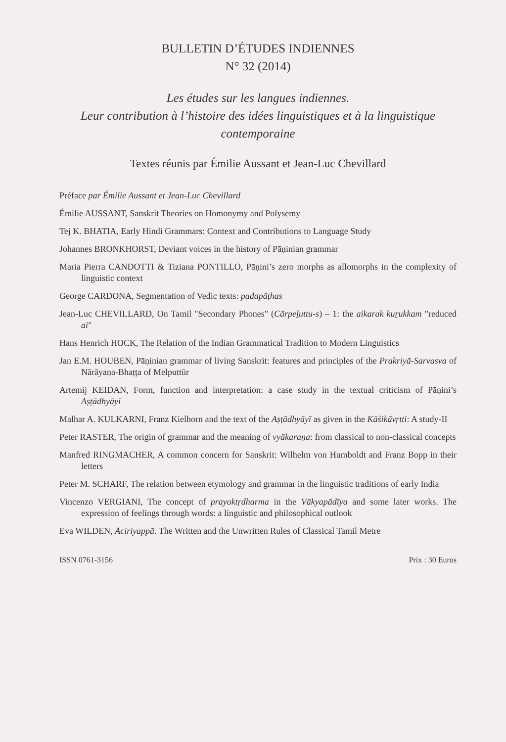BULLETIN D’ÉTUDES INDIENNES
N° 32 (2014)
Les études sur les langues indiennes.
Leur contribution à l’histoire des idées linguistiques et à la linguistique contemporaine
Textes réunis par Émilie Aussant et Jean-Luc Chevillard
Préface par Émilie Aussant et Jean-Luc Chevillard
Émilie AUSSANT, Sanskrit Theories on Homonymy and Polysemy
Tej K. BHATIA, Early Hindi Grammars: Context and Contributions to Language Study
Johannes BRONKHORST, Deviant voices in the history of Pāṇinian grammar
Maria Pierra CANDOTTI & Tiziana PONTILLO, Pāṇini’s zero morphs as allomorphs in the complexity of linguistic context
George CARDONA, Segmentation of Vedic texts: padapāṭhas
Jean-Luc CHEVILLARD, On Tamil "Secondary Phones" (Cārpeḻuttu-s) – 1: the aikarak kuṟukkam "reduced ai"
Hans Henrich HOCK, The Relation of the Indian Grammatical Tradition to Modern Linguistics
Jan E.M. HOUBEN, Pāṇinian grammar of living Sanskrit: features and principles of the Prakriyā-Sarvasva of Nārāyaṇa-Bhaṭṭa of Melputtūr
Artemij KEIDAN, Form, function and interpretation: a case study in the textual criticism of Pāṇini’s Aṣṭādhyāyī
Malhar A. KULKARNI, Franz Kielhorn and the text of the Aṣṭādhyāyī as given in the Kāśikāvṛtti: A study-II
Peter RASTER, The origin of grammar and the meaning of vyākaraṇa: from classical to non-classical concepts
Manfred RINGMACHER, A common concern for Sanskrit: Wilhelm von Humboldt and Franz Bopp in their letters
Peter M. SCHARF, The relation between etymology and grammar in the linguistic traditions of early India
Vincenzo VERGIANI, The concept of prayoktṛdharma in the Vākyapādīya and some later works. The expression of feelings through words: a linguistic and philosophical outlook
Eva WILDEN, Āciriyappā. The Written and the Unwritten Rules of Classical Tamil Metre
ISSN 0761-3156 Prix : 30 Euros